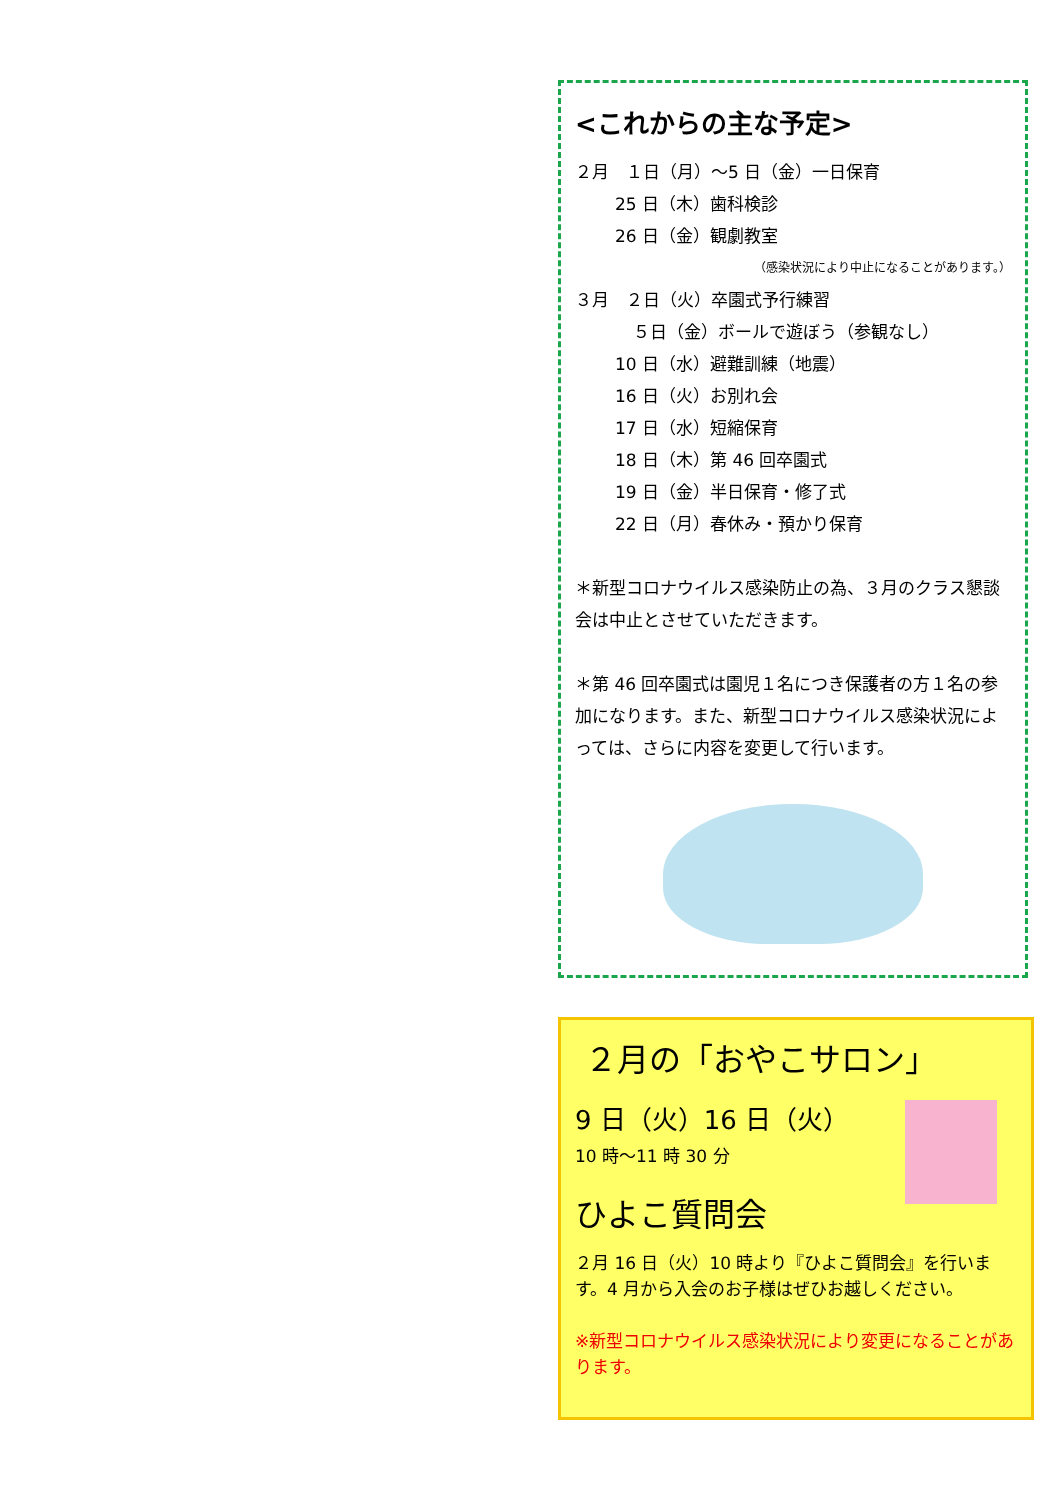<これからの主な予定>
２月　１日（月）～5 日（金）一日保育
25 日（木）歯科検診
26 日（金）観劇教室
（感染状況により中止になることがあります。）
３月　２日（火）卒園式予行練習
５日（金）ボールで遊ぼう（参観なし）
10 日（水）避難訓練（地震）
16 日（火）お別れ会
17 日（水）短縮保育
18 日（木）第 46 回卒園式
19 日（金）半日保育・修了式
22 日（月）春休み・預かり保育
＊新型コロナウイルス感染防止の為、３月のクラス懇談会は中止とさせていただきます。
＊第 46 回卒園式は園児１名につき保護者の方１名の参加になります。また、新型コロナウイルス感染状況によっては、さらに内容を変更して行います。
２月の「おやこサロン」
9 日（火）16 日（火）
10 時～11 時 30 分
ひよこ質問会
２月 16 日（火）10 時より『ひよこ質問会』を行います。4 月から入会のお子様はぜひお越しください。
※新型コロナウイルス感染状況により変更になることがあります。